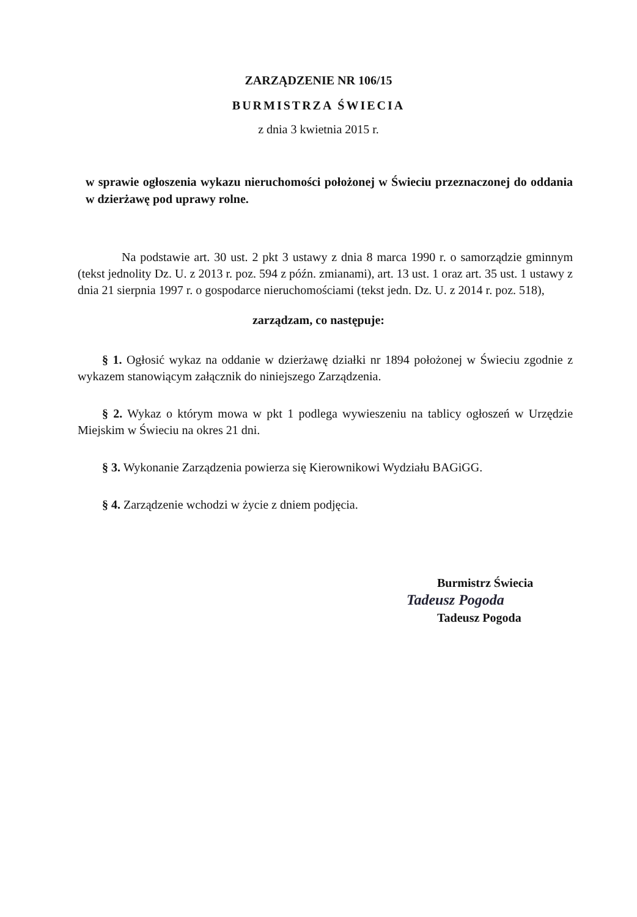ZARZĄDZENIE NR 106/15
BURMISTRZA ŚWIECIA
z dnia 3 kwietnia 2015 r.
w sprawie ogłoszenia wykazu nieruchomości położonej w Świeciu przeznaczonej do oddania w dzierżawę pod uprawy rolne.
Na podstawie art. 30 ust. 2 pkt 3 ustawy z dnia 8 marca 1990 r. o samorządzie gminnym (tekst jednolity Dz. U. z 2013 r. poz. 594 z późn. zmianami), art. 13 ust. 1 oraz art. 35 ust. 1 ustawy z dnia 21 sierpnia 1997 r. o gospodarce nieruchomościami (tekst jedn. Dz. U. z 2014 r. poz. 518),
zarządzam, co następuje:
§ 1. Ogłosić wykaz na oddanie w dzierżawę działki nr 1894 położonej w Świeciu zgodnie z wykazem stanowiącym załącznik do niniejszego Zarządzenia.
§ 2. Wykaz o którym mowa w pkt 1 podlega wywieszeniu na tablicy ogłoszeń w Urzędzie Miejskim w Świeciu na okres 21 dni.
§ 3. Wykonanie Zarządzenia powierza się Kierownikowi Wydziału BAGiGG.
§ 4. Zarządzenie wchodzi w życie z dniem podjęcia.
Burmistrz Świecia
Tadeusz Pogoda
Tadeusz Pogoda